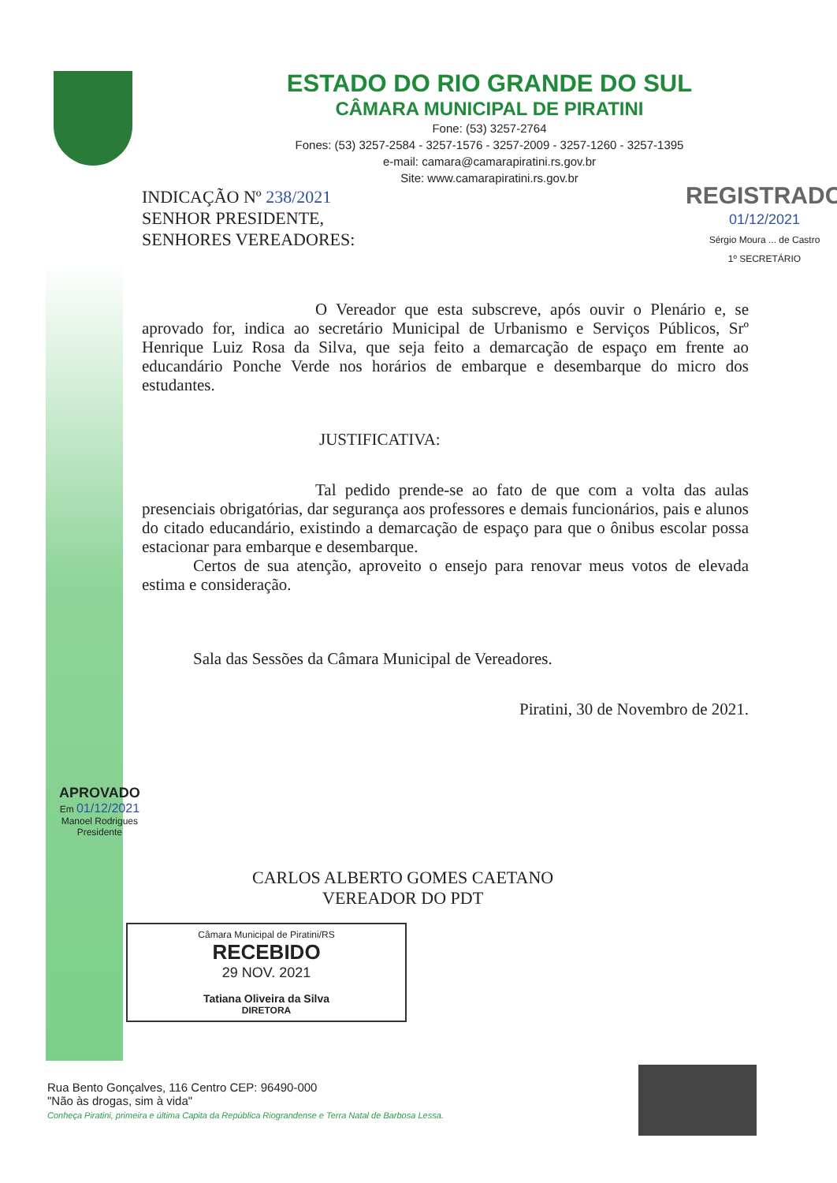ESTADO DO RIO GRANDE DO SUL
CÂMARA MUNICIPAL DE PIRATINI
Fone: (53) 3257-2764
Fones: (53) 3257-2584 - 3257-1576 - 3257-2009 - 3257-1260 - 3257-1395
e-mail: camara@camarapiratini.rs.gov.br
Site: www.camarapiratini.rs.gov.br
INDICAÇÃO Nº 238/2021
SENHOR PRESIDENTE,
SENHORES VEREADORES:
REGISTRADO
01/12/2021
Sérgio Moura ... de Castro
1º SECRETÁRIO
O Vereador que esta subscreve, após ouvir o Plenário e, se aprovado for, indica ao secretário Municipal de Urbanismo e Serviços Públicos, Srº Henrique Luiz Rosa da Silva, que seja feito a demarcação de espaço em frente ao educandário Ponche Verde nos horários de embarque e desembarque do micro dos estudantes.
JUSTIFICATIVA:
Tal pedido prende-se ao fato de que com a volta das aulas presenciais obrigatórias, dar segurança aos professores e demais funcionários, pais e alunos do citado educandário, existindo a demarcação de espaço para que o ônibus escolar possa estacionar para embarque e desembarque.
Certos de sua atenção, aproveito o ensejo para renovar meus votos de elevada estima e consideração.
Sala das Sessões da Câmara Municipal de Vereadores.
Piratini, 30 de Novembro de 2021.
APROVADO
Em 01/12/2021
Manoel Rodrigues
Presidente
CARLOS ALBERTO GOMES CAETANO
VEREADOR DO PDT
Câmara Municipal de Piratini/RS
RECEBIDO
29 NOV. 2021
Tatiana Oliveira da Silva
DIRETORA
Rua Bento Gonçalves, 116 Centro CEP: 96490-000
"Não às drogas, sim à vida"
Conheça Piratini, primeira e última Capita da República Riograndense e Terra Natal de Barbosa Lessa.